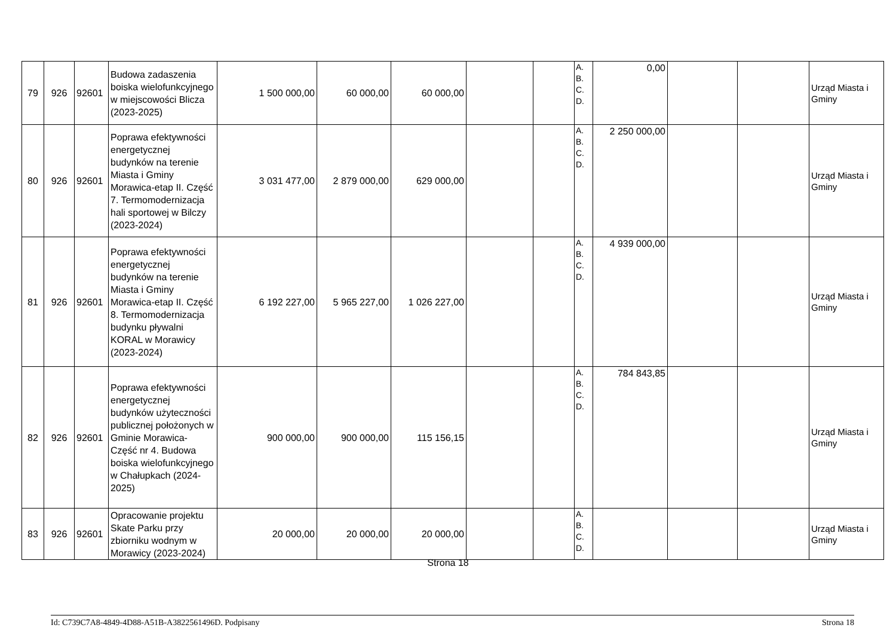| 79 | 926 | 92601 | Budowa zadaszenia boiska wielofunkcyjnego w miejscowości Blicza (2023-2025) | 1 500 000,00 | 60 000,00 | 60 000,00 | | | A. B. C. D. | 0,00 | | | Urząd Miasta i Gminy |
| 80 | 926 | 92601 | Poprawa efektywności energetycznej budynków na terenie Miasta i Gminy Morawica-etap II. Część 7. Termomodernizacja hali sportowej w Bilczy (2023-2024) | 3 031 477,00 | 2 879 000,00 | 629 000,00 | | | A. B. C. D. | 2 250 000,00 | | | Urząd Miasta i Gminy |
| 81 | 926 | 92601 | Poprawa efektywności energetycznej budynków na terenie Miasta i Gminy Morawica-etap II. Część 8. Termomodernizacja budynku pływalni KORAL w Morawicy (2023-2024) | 6 192 227,00 | 5 965 227,00 | 1 026 227,00 | | | A. B. C. D. | 4 939 000,00 | | | Urząd Miasta i Gminy |
| 82 | 926 | 92601 | Poprawa efektywności energetycznej budynków użyteczności publicznej położonych w Gminie Morawica- Część nr 4. Budowa boiska wielofunkcyjnego w Chałupkach (2024-2025) | 900 000,00 | 900 000,00 | 115 156,15 | | | A. B. C. D. | 784 843,85 | | | Urząd Miasta i Gminy |
| 83 | 926 | 92601 | Opracowanie projektu Skate Parku przy zbiorniku wodnym w Morawicy (2023-2024) | 20 000,00 | 20 000,00 | 20 000,00 | | | A. B. C. D. | | | | Urząd Miasta i Gminy |
Strona 18
Id: C739C7A8-4849-4D88-A51B-A3822561496D. Podpisany Strona 18